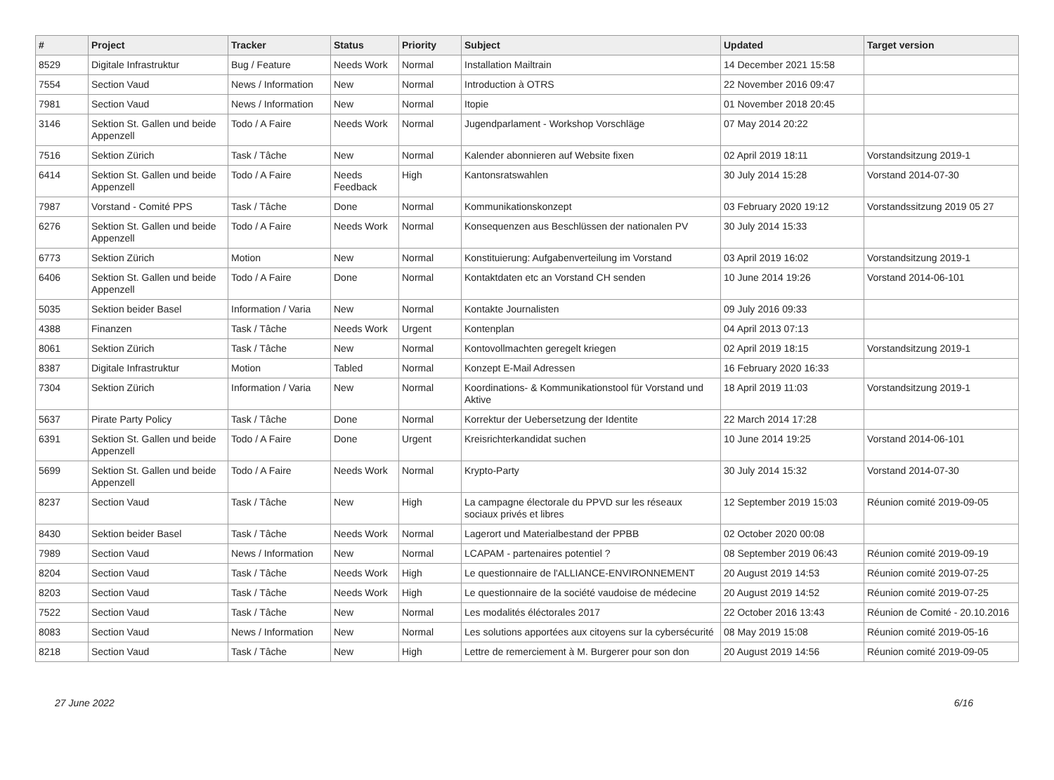| # | Project | Tracker | Status | Priority | Subject | Updated | Target version |
| --- | --- | --- | --- | --- | --- | --- | --- |
| 8529 | Digitale Infrastruktur | Bug / Feature | Needs Work | Normal | Installation Mailtrain | 14 December 2021 15:58 | |
| 7554 | Section Vaud | News / Information | New | Normal | Introduction à OTRS | 22 November 2016 09:47 | |
| 7981 | Section Vaud | News / Information | New | Normal | Itopie | 01 November 2018 20:45 | |
| 3146 | Sektion St. Gallen und beide Appenzell | Todo / A Faire | Needs Work | Normal | Jugendparlament - Workshop Vorschläge | 07 May 2014 20:22 | |
| 7516 | Sektion Zürich | Task / Tâche | New | Normal | Kalender abonnieren auf Website fixen | 02 April 2019 18:11 | Vorstandsitzung 2019-1 |
| 6414 | Sektion St. Gallen und beide Appenzell | Todo / A Faire | Needs Feedback | High | Kantonsratswahlen | 30 July 2014 15:28 | Vorstand 2014-07-30 |
| 7987 | Vorstand - Comité PPS | Task / Tâche | Done | Normal | Kommunikationskonzept | 03 February 2020 19:12 | Vorstandssitzung 2019 05 27 |
| 6276 | Sektion St. Gallen und beide Appenzell | Todo / A Faire | Needs Work | Normal | Konsequenzen aus Beschlüssen der nationalen PV | 30 July 2014 15:33 | |
| 6773 | Sektion Zürich | Motion | New | Normal | Konstituierung: Aufgabenverteilung im Vorstand | 03 April 2019 16:02 | Vorstandsitzung 2019-1 |
| 6406 | Sektion St. Gallen und beide Appenzell | Todo / A Faire | Done | Normal | Kontaktdaten etc an Vorstand CH senden | 10 June 2014 19:26 | Vorstand 2014-06-101 |
| 5035 | Sektion beider Basel | Information / Varia | New | Normal | Kontakte Journalisten | 09 July 2016 09:33 | |
| 4388 | Finanzen | Task / Tâche | Needs Work | Urgent | Kontenplan | 04 April 2013 07:13 | |
| 8061 | Sektion Zürich | Task / Tâche | New | Normal | Kontovollmachten geregelt kriegen | 02 April 2019 18:15 | Vorstandsitzung 2019-1 |
| 8387 | Digitale Infrastruktur | Motion | Tabled | Normal | Konzept E-Mail Adressen | 16 February 2020 16:33 | |
| 7304 | Sektion Zürich | Information / Varia | New | Normal | Koordinations- & Kommunikationstool für Vorstand und Aktive | 18 April 2019 11:03 | Vorstandsitzung 2019-1 |
| 5637 | Pirate Party Policy | Task / Tâche | Done | Normal | Korrektur der Uebersetzung der Identite | 22 March 2014 17:28 | |
| 6391 | Sektion St. Gallen und beide Appenzell | Todo / A Faire | Done | Urgent | Kreisrichterkandidat suchen | 10 June 2014 19:25 | Vorstand 2014-06-101 |
| 5699 | Sektion St. Gallen und beide Appenzell | Todo / A Faire | Needs Work | Normal | Krypto-Party | 30 July 2014 15:32 | Vorstand 2014-07-30 |
| 8237 | Section Vaud | Task / Tâche | New | High | La campagne électorale du PPVD sur les réseaux sociaux privés et libres | 12 September 2019 15:03 | Réunion comité 2019-09-05 |
| 8430 | Sektion beider Basel | Task / Tâche | Needs Work | Normal | Lagerort und Materialbestand der PPBB | 02 October 2020 00:08 | |
| 7989 | Section Vaud | News / Information | New | Normal | LCAPAM - partenaires potentiel ? | 08 September 2019 06:43 | Réunion comité 2019-09-19 |
| 8204 | Section Vaud | Task / Tâche | Needs Work | High | Le questionnaire de l'ALLIANCE-ENVIRONNEMENT | 20 August 2019 14:53 | Réunion comité 2019-07-25 |
| 8203 | Section Vaud | Task / Tâche | Needs Work | High | Le questionnaire de la société vaudoise de médecine | 20 August 2019 14:52 | Réunion comité 2019-07-25 |
| 7522 | Section Vaud | Task / Tâche | New | Normal | Les modalités éléctorales 2017 | 22 October 2016 13:43 | Réunion de Comité - 20.10.2016 |
| 8083 | Section Vaud | News / Information | New | Normal | Les solutions apportées aux citoyens sur la cybersécurité | 08 May 2019 15:08 | Réunion comité 2019-05-16 |
| 8218 | Section Vaud | Task / Tâche | New | High | Lettre de remerciement à M. Burgerer pour son don | 20 August 2019 14:56 | Réunion comité 2019-09-05 |
27 June 2022 6/16